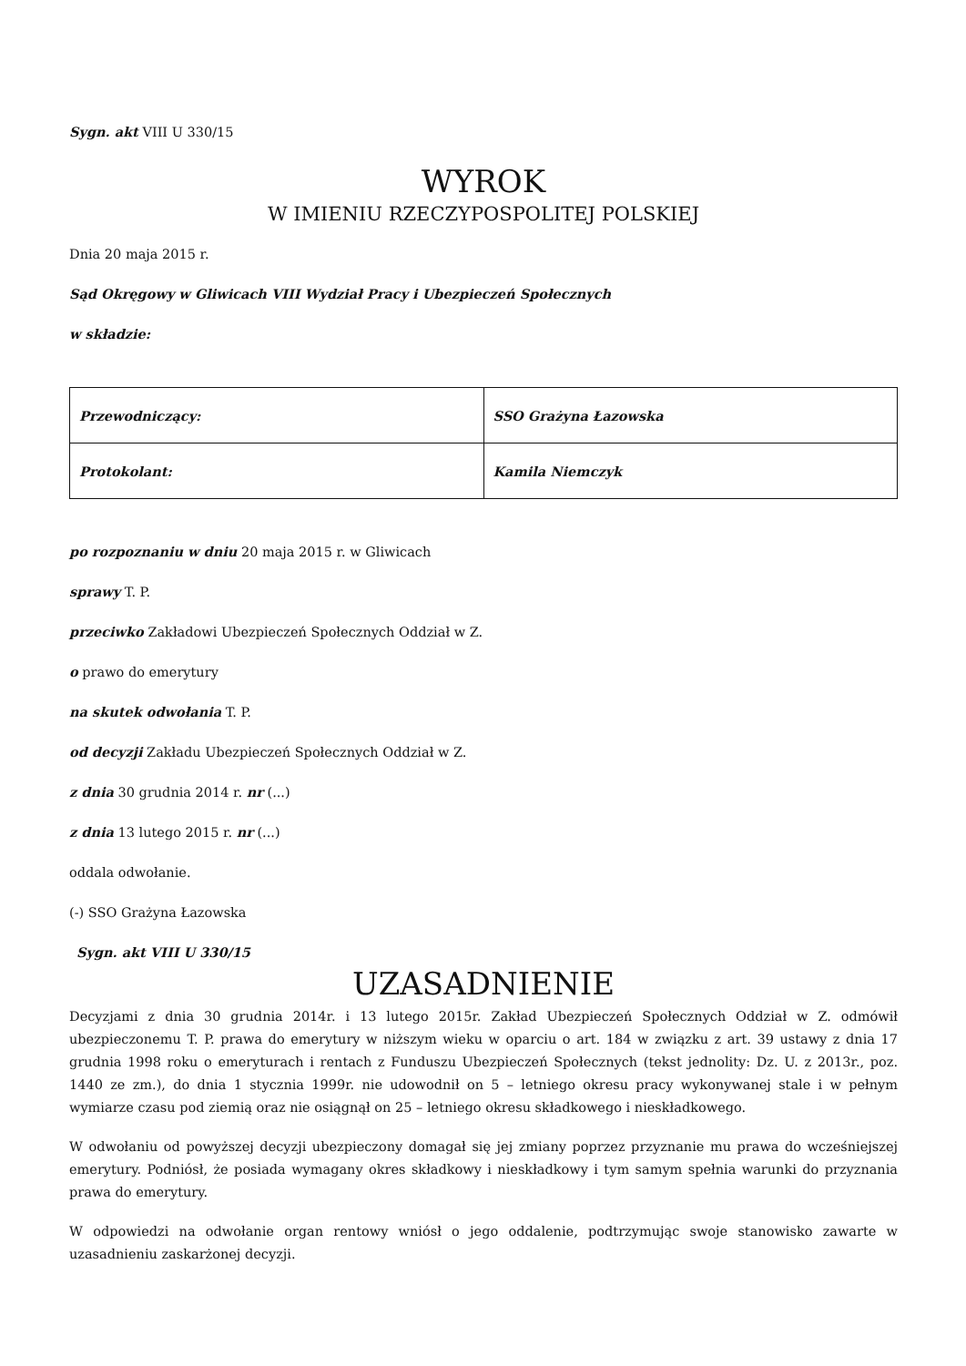Sygn. akt VIII U 330/15
WYROK
W IMIENIU RZECZYPOSPOLITEJ POLSKIEJ
Dnia 20 maja 2015 r.
Sąd Okręgowy w Gliwicach VIII Wydział Pracy i Ubezpieczeń Społecznych
w składzie:
| Przewodniczący: | SSO Grażyna Łazowska |
| Protokolant: | Kamila Niemczyk |
po rozpoznaniu w dniu 20 maja 2015 r. w Gliwicach
sprawy T. P.
przeciwko Zakładowi Ubezpieczeń Społecznych Oddział w Z.
o prawo do emerytury
na skutek odwołania T. P.
od decyzji Zakładu Ubezpieczeń Społecznych Oddział w Z.
z dnia 30 grudnia 2014 r. nr (...)
z dnia 13 lutego 2015 r. nr (...)
oddala odwołanie.
(-) SSO Grażyna Łazowska
Sygn. akt VIII U 330/15
UZASADNIENIE
Decyzjami z dnia 30 grudnia 2014r. i 13 lutego 2015r. Zakład Ubezpieczeń Społecznych Oddział w Z. odmówił ubezpieczonemu T. P. prawa do emerytury w niższym wieku w oparciu o art. 184 w związku z art. 39 ustawy z dnia 17 grudnia 1998 roku o emeryturach i rentach z Funduszu Ubezpieczeń Społecznych (tekst jednolity: Dz. U. z 2013r., poz. 1440 ze zm.), do dnia 1 stycznia 1999r. nie udowodnił on 5 – letniego okresu pracy wykonywanej stale i w pełnym wymiarze czasu pod ziemią oraz nie osiągnął on 25 – letniego okresu składkowego i nieskładkowego.
W odwołaniu od powyższej decyzji ubezpieczony domagał się jej zmiany poprzez przyznanie mu prawa do wcześniejszej emerytury. Podniósł, że posiada wymagany okres składkowy i nieskładkowy i tym samym spełnia warunki do przyznania prawa do emerytury.
W odpowiedzi na odwołanie organ rentowy wniósł o jego oddalenie, podtrzymując swoje stanowisko zawarte w uzasadnieniu zaskarżonej decyzji.